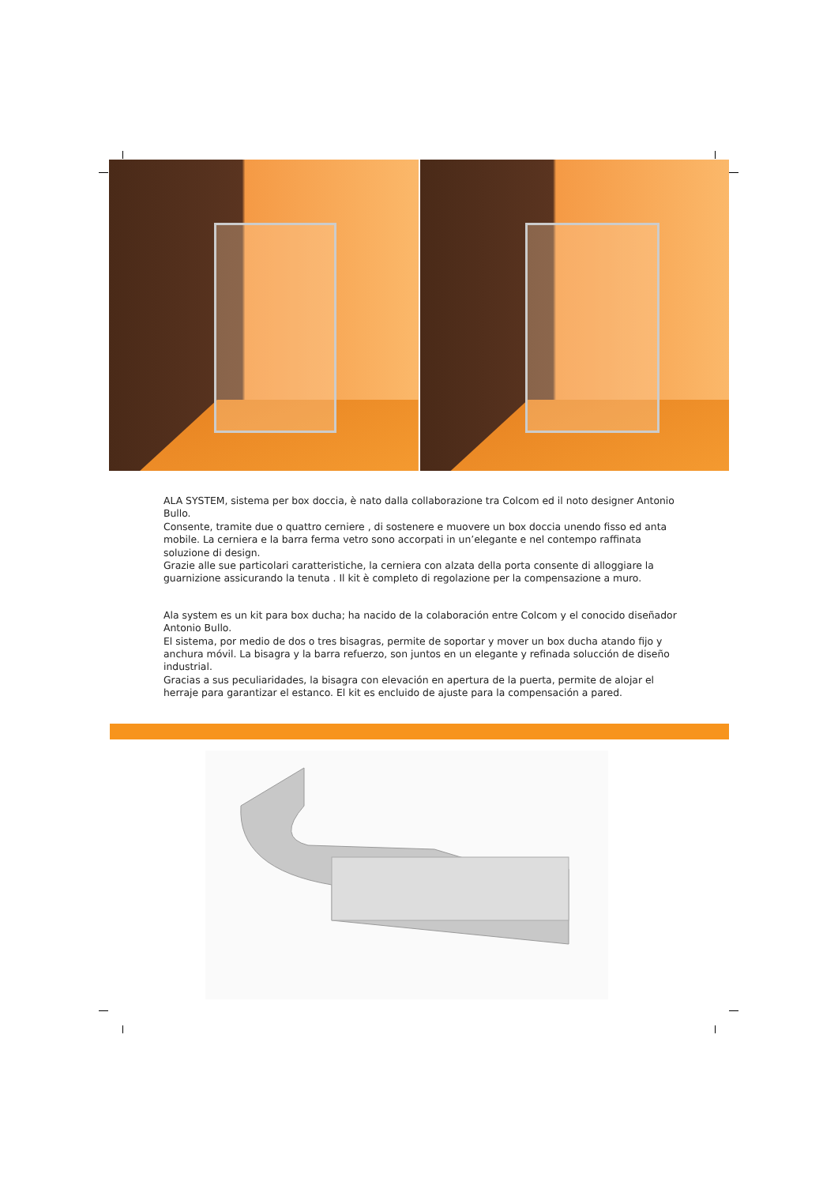ALA SYSTEM, sistema per box doccia, è nato dalla collaborazione tra Colcom ed il noto designer Antonio Bullo.
Consente, tramite due o quattro cerniere , di sostenere e muovere un box doccia unendo fisso ed anta mobile. La cerniera e la barra ferma vetro sono accorpati in un’elegante e nel contempo raffinata soluzione di design.
Grazie alle sue particolari caratteristiche, la cerniera con alzata della porta consente di alloggiare la guarnizione assicurando la tenuta . Il kit è completo di regolazione per la compensazione a muro.
Ala system es un kit para box ducha; ha nacido de la colaboración entre Colcom y el conocido diseñador Antonio Bullo.
El sistema, por medio de dos o tres bisagras, permite de soportar y mover un box ducha atando fijo y anchura móvil. La bisagra y la barra refuerzo, son juntos en un elegante y refinada solucción de diseño industrial.
Gracias a sus peculiaridades, la bisagra con elevación en apertura de la puerta, permite de alojar el herraje para garantizar el estanco. El kit es encluido de ajuste para la compensación a pared.